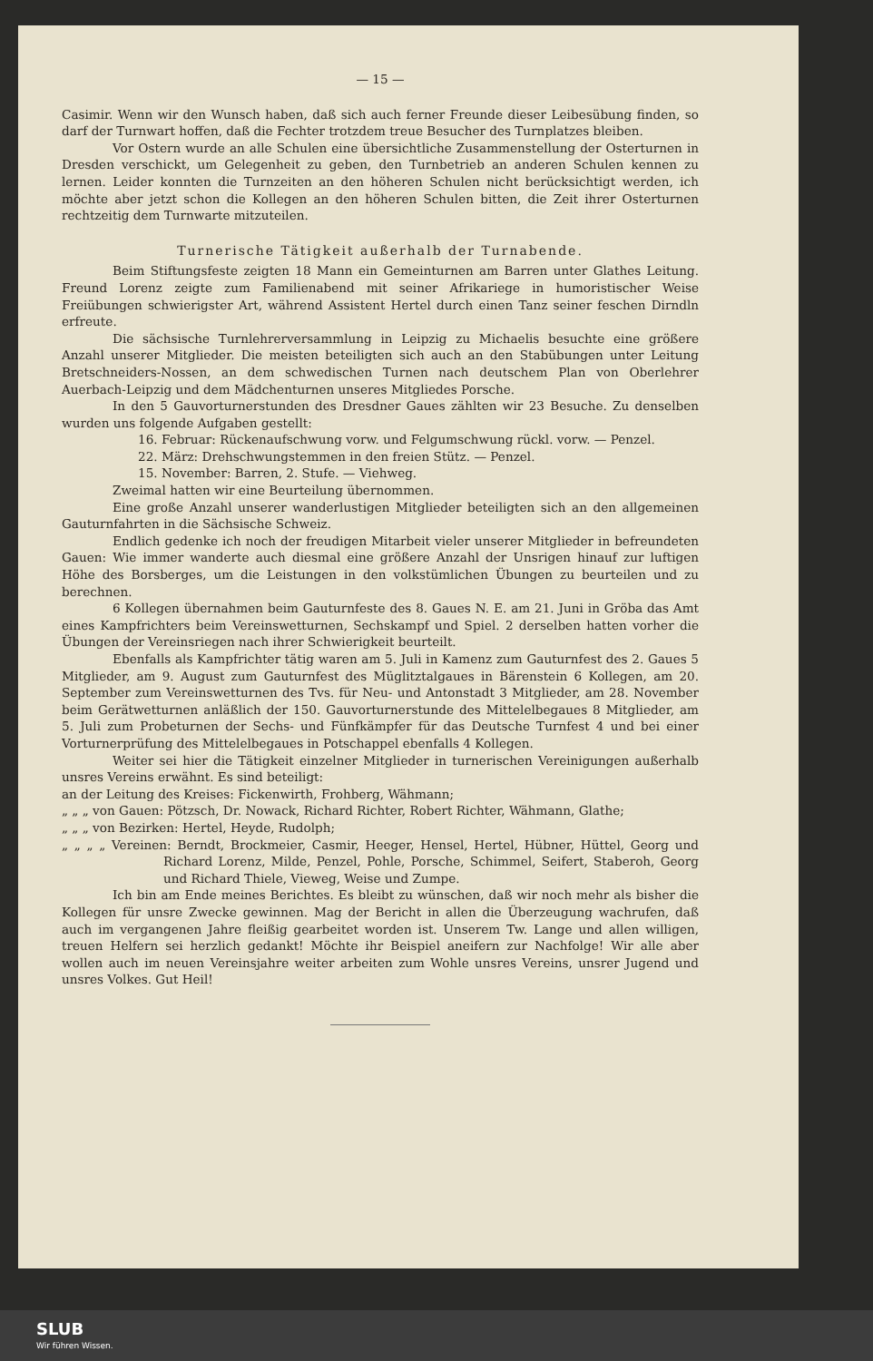— 15 —
Casimir. Wenn wir den Wunsch haben, daß sich auch ferner Freunde dieser Leibesübung finden, so darf der Turnwart hoffen, daß die Fechter trotzdem treue Besucher des Turnplatzes bleiben.
Vor Ostern wurde an alle Schulen eine übersichtliche Zusammenstellung der Osterturnen in Dresden verschickt, um Gelegenheit zu geben, den Turnbetrieb an anderen Schulen kennen zu lernen. Leider konnten die Turnzeiten an den höheren Schulen nicht berücksichtigt werden, ich möchte aber jetzt schon die Kollegen an den höheren Schulen bitten, die Zeit ihrer Osterturnen rechtzeitig dem Turnwarte mitzuteilen.
Turnerische Tätigkeit außerhalb der Turnabende.
Beim Stiftungsfeste zeigten 18 Mann ein Gemeinturnen am Barren unter Glathes Leitung. Freund Lorenz zeigte zum Familienabend mit seiner Afrikariege in humoristischer Weise Freiübungen schwierigster Art, während Assistent Hertel durch einen Tanz seiner feschen Dirndln erfreute.
Die sächsische Turnlehrerversammlung in Leipzig zu Michaelis besuchte eine größere Anzahl unserer Mitglieder. Die meisten beteiligten sich auch an den Stabübungen unter Leitung Bretschneiders-Nossen, an dem schwedischen Turnen nach deutschem Plan von Oberlehrer Auerbach-Leipzig und dem Mädchenturnen unseres Mitgliedes Porsche.
In den 5 Gauvorturnerstunden des Dresdner Gaues zählten wir 23 Besuche. Zu denselben wurden uns folgende Aufgaben gestellt:
16. Februar: Rückenaufschwung vorw. und Felgumschwung rückl. vorw. — Penzel.
22. März: Drehschwungstemmen in den freien Stütz. — Penzel.
15. November: Barren, 2. Stufe. — Viehweg.
Zweimal hatten wir eine Beurteilung übernommen.
Eine große Anzahl unserer wanderlustigen Mitglieder beteiligten sich an den allgemeinen Gauturnfahrten in die Sächsische Schweiz.
Endlich gedenke ich noch der freudigen Mitarbeit vieler unserer Mitglieder in befreundeten Gauen: Wie immer wanderte auch diesmal eine größere Anzahl der Unsrigen hinauf zur luftigen Höhe des Borsberges, um die Leistungen in den volkstümlichen Übungen zu beurteilen und zu berechnen.
6 Kollegen übernahmen beim Gauturnfeste des 8. Gaues N. E. am 21. Juni in Gröba das Amt eines Kampfrichters beim Vereinswetturnen, Sechskampf und Spiel. 2 derselben hatten vorher die Übungen der Vereinsriegen nach ihrer Schwierigkeit beurteilt.
Ebenfalls als Kampfrichter tätig waren am 5. Juli in Kamenz zum Gauturnfest des 2. Gaues 5 Mitglieder, am 9. August zum Gauturnfest des Müglitztalgaues in Bärenstein 6 Kollegen, am 20. September zum Vereinswetturnen des Tvs. für Neu- und Antonstadt 3 Mitglieder, am 28. November beim Gerätwetturnen anläßlich der 150. Gauvorturnerstunde des Mittelelbegaues 8 Mitglieder, am 5. Juli zum Probeturnen der Sechs- und Fünfkämpfer für das Deutsche Turnfest 4 und bei einer Vorturnerprüfung des Mittelelbegaues in Potschappel ebenfalls 4 Kollegen.
Weiter sei hier die Tätigkeit einzelner Mitglieder in turnerischen Vereinigungen außerhalb unsres Vereins erwähnt. Es sind beteiligt:
an der Leitung des Kreises: Fickenwirth, Frohberg, Wähmann;
„ „ „ von Gauen: Pötzsch, Dr. Nowack, Richard Richter, Robert Richter, Wähmann, Glathe;
„ „ „ von Bezirken: Hertel, Heyde, Rudolph;
„ „ „ „ Vereinen: Berndt, Brockmeier, Casmir, Heeger, Hensel, Hertel, Hübner, Hüttel, Georg und Richard Lorenz, Milde, Penzel, Pohle, Porsche, Schimmel, Seifert, Staberoh, Georg und Richard Thiele, Vieweg, Weise und Zumpe.
Ich bin am Ende meines Berichtes. Es bleibt zu wünschen, daß wir noch mehr als bisher die Kollegen für unsre Zwecke gewinnen. Mag der Bericht in allen die Überzeugung wachrufen, daß auch im vergangenen Jahre fleißig gearbeitet worden ist. Unserem Tw. Lange und allen willigen, treuen Helfern sei herzlich gedankt! Möchte ihr Beispiel aneifern zur Nachfolge! Wir alle aber wollen auch im neuen Vereinsjahre weiter arbeiten zum Wohle unsres Vereins, unsrer Jugend und unsres Volkes. Gut Heil!
SLUB
Wir führen Wissen.